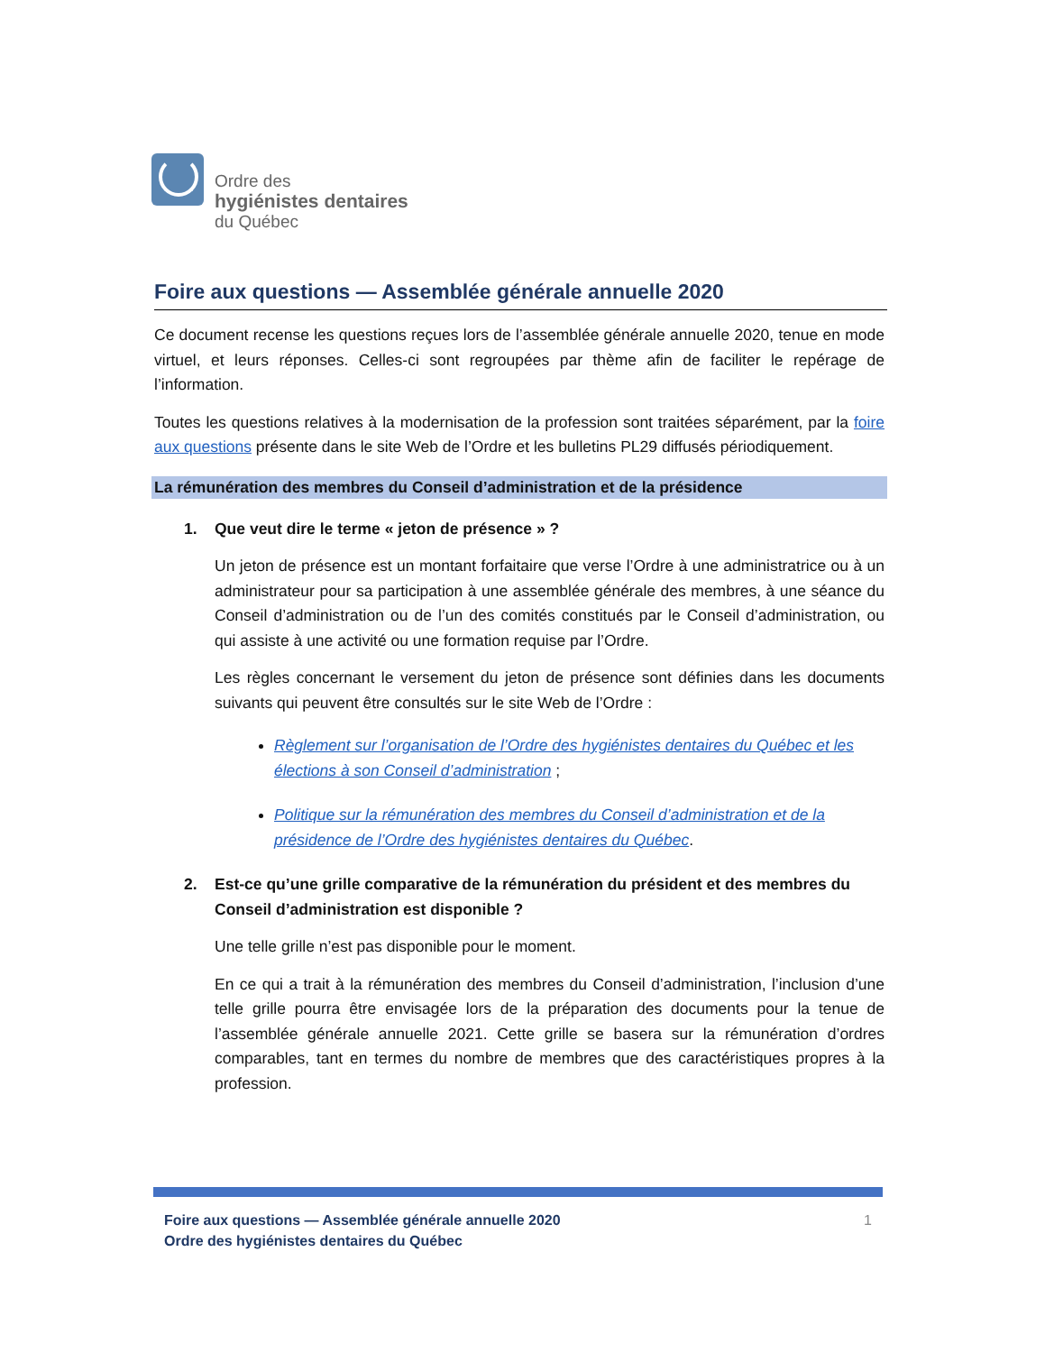Ordre des
hygiénistes dentaires
du Québec
Foire aux questions — Assemblée générale annuelle 2020
Ce document recense les questions reçues lors de l’assemblée générale annuelle 2020, tenue en mode virtuel, et leurs réponses. Celles-ci sont regroupées par thème afin de faciliter le repérage de l’information.
Toutes les questions relatives à la modernisation de la profession sont traitées séparément, par la foire aux questions présente dans le site Web de l’Ordre et les bulletins PL29 diffusés périodiquement.
La rémunération des membres du Conseil d’administration et de la présidence
1. Que veut dire le terme « jeton de présence » ?
Un jeton de présence est un montant forfaitaire que verse l’Ordre à une administratrice ou à un administrateur pour sa participation à une assemblée générale des membres, à une séance du Conseil d’administration ou de l’un des comités constitués par le Conseil d’administration, ou qui assiste à une activité ou une formation requise par l’Ordre.
Les règles concernant le versement du jeton de présence sont définies dans les documents suivants qui peuvent être consultés sur le site Web de l’Ordre :
Règlement sur l’organisation de l’Ordre des hygiénistes dentaires du Québec et les élections à son Conseil d’administration ;
Politique sur la rémunération des membres du Conseil d’administration et de la présidence de l’Ordre des hygiénistes dentaires du Québec.
2. Est-ce qu’une grille comparative de la rémunération du président et des membres du Conseil d’administration est disponible ?
Une telle grille n’est pas disponible pour le moment.
En ce qui a trait à la rémunération des membres du Conseil d’administration, l’inclusion d’une telle grille pourra être envisagée lors de la préparation des documents pour la tenue de l’assemblée générale annuelle 2021. Cette grille se basera sur la rémunération d’ordres comparables, tant en termes du nombre de membres que des caractéristiques propres à la profession.
Foire aux questions — Assemblée générale annuelle 2020
Ordre des hygiénistes dentaires du Québec
1